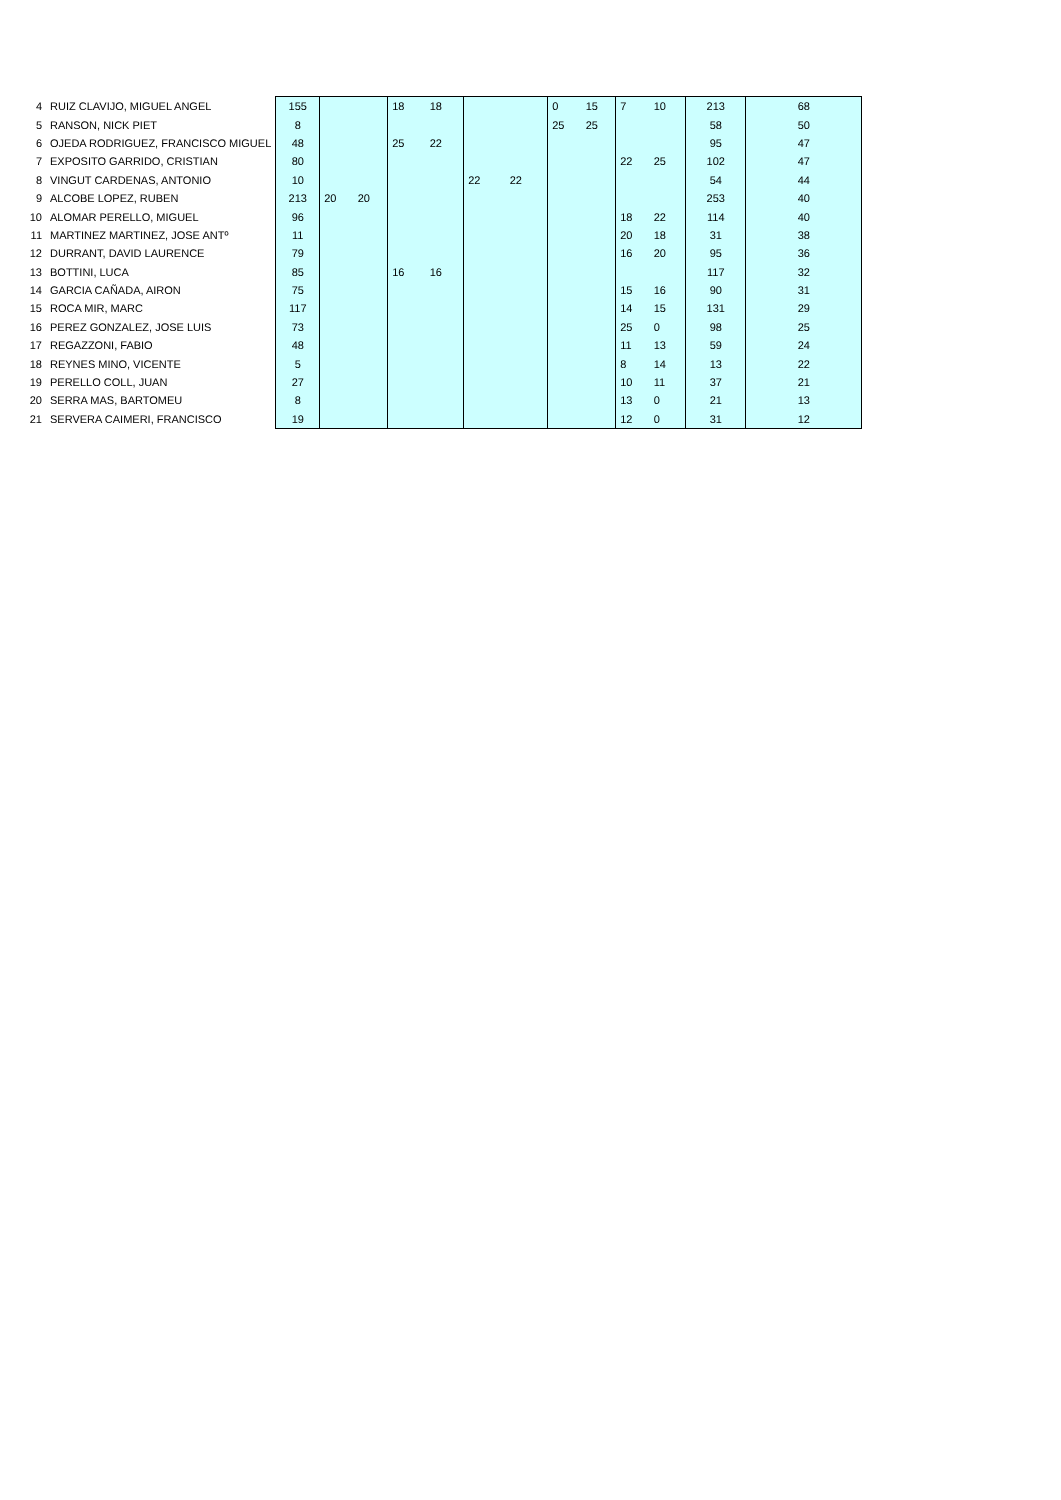| 4 | RUIZ CLAVIJO, MIGUEL ANGEL | 155 | | | 18 | 18 | | | 0 | 15 | 7 | 10 | 213 | 68 |
| 5 | RANSON, NICK PIET | 8 | | | | | | | 25 | 25 | | | 58 | 50 |
| 6 | OJEDA RODRIGUEZ, FRANCISCO MIGUEL | 48 | | | 25 | 22 | | | | | | | 95 | 47 |
| 7 | EXPOSITO GARRIDO, CRISTIAN | 80 | | | | | | | | | 22 | 25 | 102 | 47 |
| 8 | VINGUT CARDENAS, ANTONIO | 10 | | | | | 22 | 22 | | | | | 54 | 44 |
| 9 | ALCOBE LOPEZ, RUBEN | 213 | 20 | 20 | | | | | | | | | 253 | 40 |
| 10 | ALOMAR PERELLO, MIGUEL | 96 | | | | | | | | | 18 | 22 | 114 | 40 |
| 11 | MARTINEZ MARTINEZ, JOSE ANTº | 11 | | | | | | | | | 20 | 18 | 31 | 38 |
| 12 | DURRANT, DAVID LAURENCE | 79 | | | | | | | | | 16 | 20 | 95 | 36 |
| 13 | BOTTINI, LUCA | 85 | | | 16 | 16 | | | | | | | 117 | 32 |
| 14 | GARCIA CAÑADA, AIRON | 75 | | | | | | | | | 15 | 16 | 90 | 31 |
| 15 | ROCA MIR, MARC | 117 | | | | | | | | | 14 | 15 | 131 | 29 |
| 16 | PEREZ GONZALEZ, JOSE LUIS | 73 | | | | | | | | | 25 | 0 | 98 | 25 |
| 17 | REGAZZONI, FABIO | 48 | | | | | | | | | 11 | 13 | 59 | 24 |
| 18 | REYNES MINO, VICENTE | 5 | | | | | | | | | 8 | 14 | 13 | 22 |
| 19 | PERELLO COLL, JUAN | 27 | | | | | | | | | 10 | 11 | 37 | 21 |
| 20 | SERRA MAS, BARTOMEU | 8 | | | | | | | | | 13 | 0 | 21 | 13 |
| 21 | SERVERA CAIMERI, FRANCISCO | 19 | | | | | | | | | 12 | 0 | 31 | 12 |